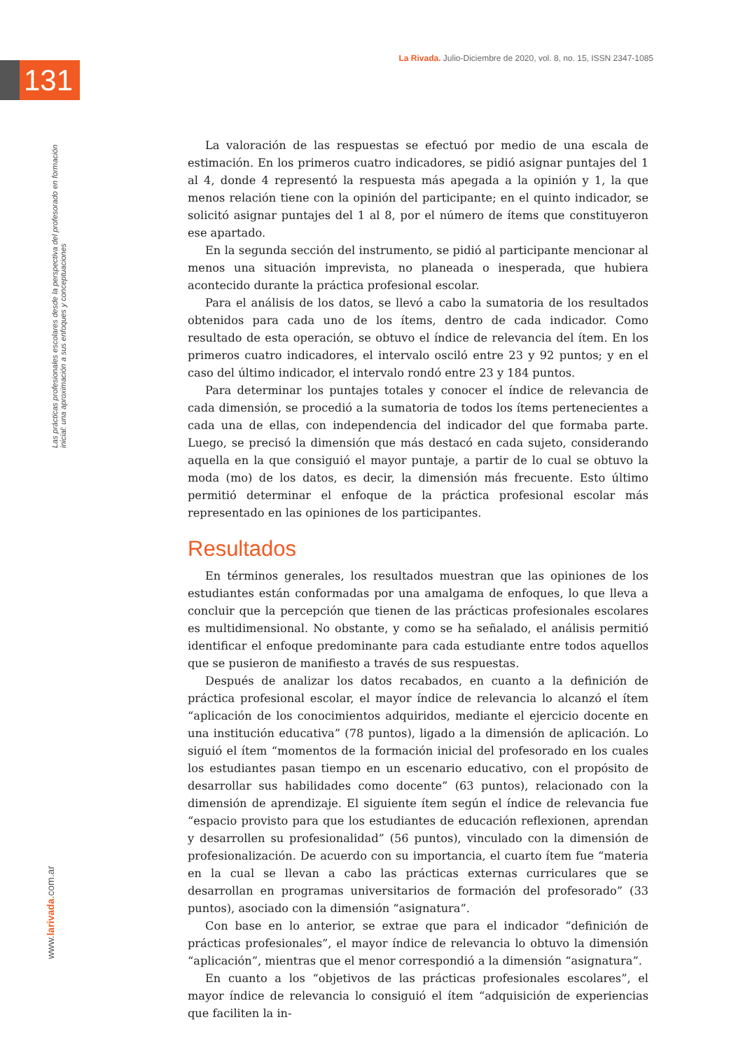La Rivada. Julio-Diciembre de 2020, vol. 8, no. 15, ISSN 2347-1085
131
Las prácticas profesionales escolares desde la perspectiva del profesorado en formación inicial: una aproximación a sus enfoques y conceptuaciones
www.larivada.com.ar
La valoración de las respuestas se efectuó por medio de una escala de estimación. En los primeros cuatro indicadores, se pidió asignar puntajes del 1 al 4, donde 4 representó la respuesta más apegada a la opinión y 1, la que menos relación tiene con la opinión del participante; en el quinto indicador, se solicitó asignar puntajes del 1 al 8, por el número de ítems que constituyeron ese apartado.
En la segunda sección del instrumento, se pidió al participante mencionar al menos una situación imprevista, no planeada o inesperada, que hubiera acontecido durante la práctica profesional escolar.
Para el análisis de los datos, se llevó a cabo la sumatoria de los resultados obtenidos para cada uno de los ítems, dentro de cada indicador. Como resultado de esta operación, se obtuvo el índice de relevancia del ítem. En los primeros cuatro indicadores, el intervalo osciló entre 23 y 92 puntos; y en el caso del último indicador, el intervalo rondó entre 23 y 184 puntos.
Para determinar los puntajes totales y conocer el índice de relevancia de cada dimensión, se procedió a la sumatoria de todos los ítems pertenecientes a cada una de ellas, con independencia del indicador del que formaba parte. Luego, se precisó la dimensión que más destacó en cada sujeto, considerando aquella en la que consiguió el mayor puntaje, a partir de lo cual se obtuvo la moda (mo) de los datos, es decir, la dimensión más frecuente. Esto último permitió determinar el enfoque de la práctica profesional escolar más representado en las opiniones de los participantes.
Resultados
En términos generales, los resultados muestran que las opiniones de los estudiantes están conformadas por una amalgama de enfoques, lo que lleva a concluir que la percepción que tienen de las prácticas profesionales escolares es multidimensional. No obstante, y como se ha señalado, el análisis permitió identificar el enfoque predominante para cada estudiante entre todos aquellos que se pusieron de manifiesto a través de sus respuestas.
Después de analizar los datos recabados, en cuanto a la definición de práctica profesional escolar, el mayor índice de relevancia lo alcanzó el ítem “aplicación de los conocimientos adquiridos, mediante el ejercicio docente en una institución educativa” (78 puntos), ligado a la dimensión de aplicación. Lo siguió el ítem “momentos de la formación inicial del profesorado en los cuales los estudiantes pasan tiempo en un escenario educativo, con el propósito de desarrollar sus habilidades como docente” (63 puntos), relacionado con la dimensión de aprendizaje. El siguiente ítem según el índice de relevancia fue “espacio provisto para que los estudiantes de educación reflexionen, aprendan y desarrollen su profesionalidad” (56 puntos), vinculado con la dimensión de profesionalización. De acuerdo con su importancia, el cuarto ítem fue “materia en la cual se llevan a cabo las prácticas externas curriculares que se desarrollan en programas universitarios de formación del profesorado” (33 puntos), asociado con la dimensión “asignatura”.
Con base en lo anterior, se extrae que para el indicador “definición de prácticas profesionales”, el mayor índice de relevancia lo obtuvo la dimensión “aplicación”, mientras que el menor correspondió a la dimensión “asignatura”.
En cuanto a los “objetivos de las prácticas profesionales escolares”, el mayor índice de relevancia lo consiguió el ítem “adquisición de experiencias que faciliten la in-